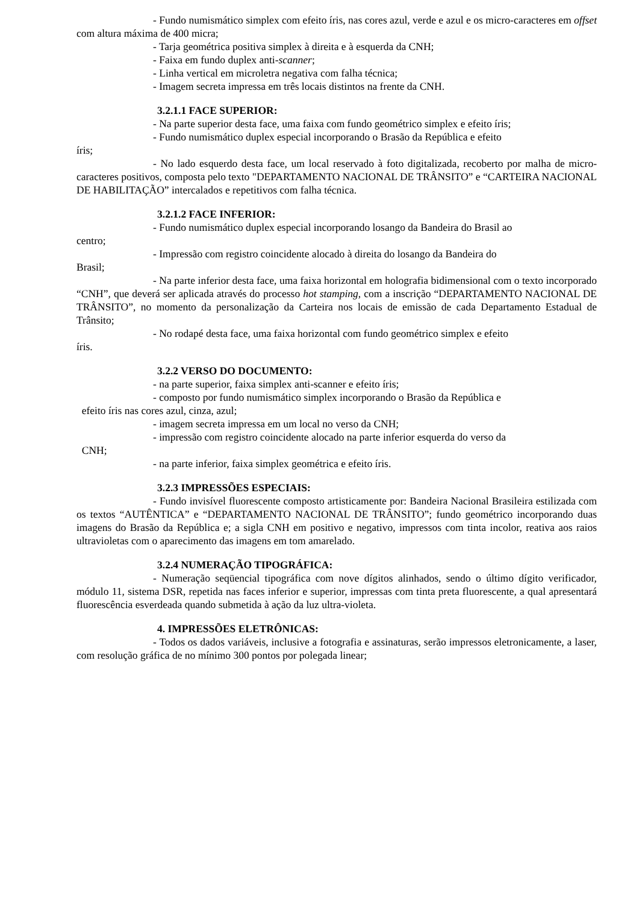- Fundo numismático simplex com efeito íris, nas cores azul, verde e azul e os micro-caracteres em offset com altura máxima de 400 micra;
- Tarja geométrica positiva simplex à direita e à esquerda da CNH;
- Faixa em fundo duplex anti-scanner;
- Linha vertical em microletra negativa com falha técnica;
- Imagem secreta impressa em três locais distintos na frente da CNH.
3.2.1.1 FACE SUPERIOR:
- Na parte superior desta face, uma faixa com fundo geométrico simplex e efeito íris;
- Fundo numismático duplex especial incorporando o Brasão da República e efeito
íris;
- No lado esquerdo desta face, um local reservado à foto digitalizada, recoberto por malha de micro-caracteres positivos, composta pelo texto "DEPARTAMENTO NACIONAL DE TRÂNSITO” e “CARTEIRA NACIONAL DE HABILITAÇÃO” intercalados e repetitivos com falha técnica.
3.2.1.2 FACE INFERIOR:
- Fundo numismático duplex especial incorporando losango da Bandeira do Brasil ao
centro;
- Impressão com registro coincidente alocado à direita do losango da Bandeira do
Brasil;
- Na parte inferior desta face, uma faixa horizontal em holografia bidimensional com o texto incorporado “CNH”, que deverá ser aplicada através do processo hot stamping, com a inscrição “DEPARTAMENTO NACIONAL DE TRÂNSITO”, no momento da personalização da Carteira nos locais de emissão de cada Departamento Estadual de Trânsito;
- No rodapé desta face, uma faixa horizontal com fundo geométrico simplex e efeito
íris.
3.2.2 VERSO DO DOCUMENTO:
- na parte superior, faixa simplex anti-scanner e efeito íris;
- composto por fundo numismático simplex incorporando o Brasão da República e
efeito íris nas cores azul, cinza, azul;
- imagem secreta impressa em um local no verso da CNH;
- impressão com registro coincidente alocado na parte inferior esquerda do verso da
CNH;
- na parte inferior, faixa simplex geométrica e efeito íris.
3.2.3 IMPRESSÕES ESPECIAIS:
- Fundo invisível fluorescente composto artisticamente por: Bandeira Nacional Brasileira estilizada com os textos “AUTÊNTICA” e “DEPARTAMENTO NACIONAL DE TRÂNSITO”; fundo geométrico incorporando duas imagens do Brasão da República e; a sigla CNH em positivo e negativo, impressos com tinta incolor, reativa aos raios ultravioletas com o aparecimento das imagens em tom amarelado.
3.2.4 NUMERAÇÃO TIPOGRÁFICA:
- Numeração seqüencial tipográfica com nove dígitos alinhados, sendo o último dígito verificador, módulo 11, sistema DSR, repetida nas faces inferior e superior, impressas com tinta preta fluorescente, a qual apresentará fluorescência esverdeada quando submetida à ação da luz ultra-violeta.
4. IMPRESSÕES ELETRÔNICAS:
- Todos os dados variáveis, inclusive a fotografia e assinaturas, serão impressos eletronicamente, a laser, com resolução gráfica de no mínimo 300 pontos por polegada linear;